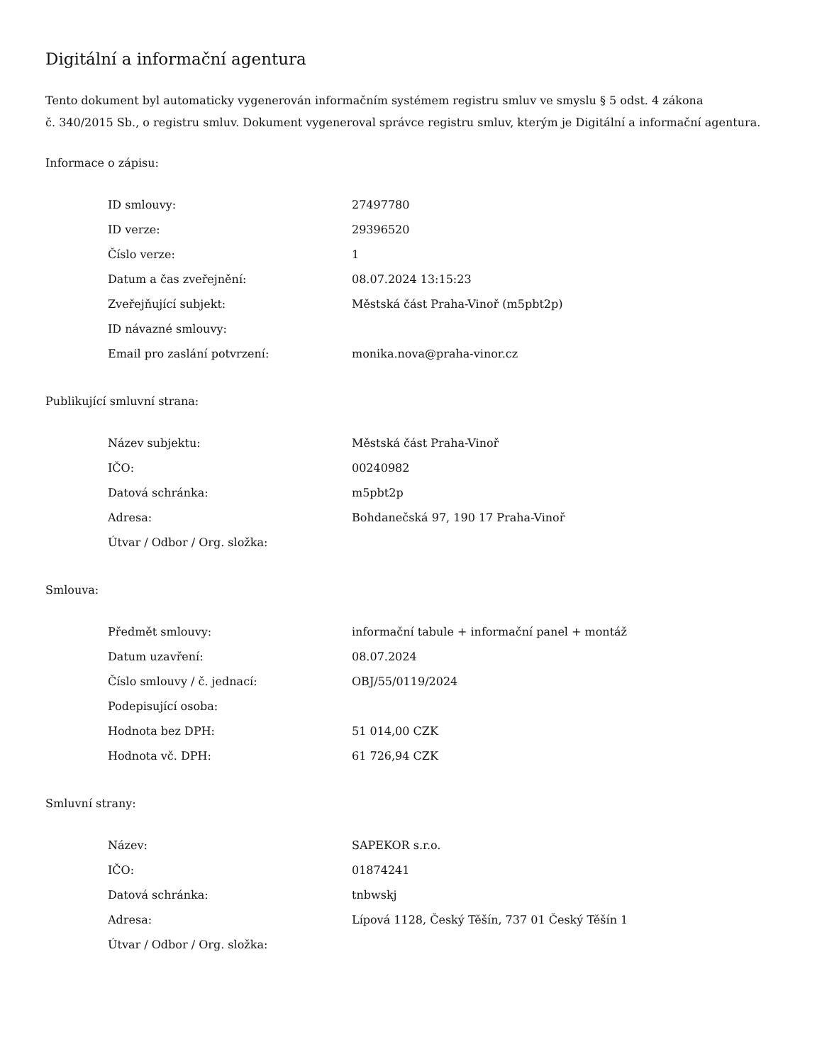Digitální a informační agentura
Tento dokument byl automaticky vygenerován informačním systémem registru smluv ve smyslu § 5 odst. 4 zákona
č. 340/2015 Sb., o registru smluv. Dokument vygeneroval správce registru smluv, kterým je Digitální a informační agentura.
Informace o zápisu:
| ID smlouvy: | 27497780 |
| ID verze: | 29396520 |
| Číslo verze: | 1 |
| Datum a čas zveřejnění: | 08.07.2024 13:15:23 |
| Zveřejňující subjekt: | Městská část Praha-Vinoř (m5pbt2p) |
| ID návazné smlouvy: | |
| Email pro zaslání potvrzení: | monika.nova@praha-vinor.cz |
Publikující smluvní strana:
| Název subjektu: | Městská část Praha-Vinoř |
| IČO: | 00240982 |
| Datová schránka: | m5pbt2p |
| Adresa: | Bohdanečská 97, 190 17 Praha-Vinoř |
| Útvar / Odbor / Org. složka: | |
Smlouva:
| Předmět smlouvy: | informační tabule + informační panel + montáž |
| Datum uzavření: | 08.07.2024 |
| Číslo smlouvy / č. jednací: | OBJ/55/0119/2024 |
| Podepisující osoba: | |
| Hodnota bez DPH: | 51 014,00 CZK |
| Hodnota vč. DPH: | 61 726,94 CZK |
Smluvní strany:
| Název: | SAPEKOR s.r.o. |
| IČO: | 01874241 |
| Datová schránka: | tnbwskj |
| Adresa: | Lípová 1128, Český Těšín, 737 01 Český Těšín 1 |
| Útvar / Odbor / Org. složka: | |